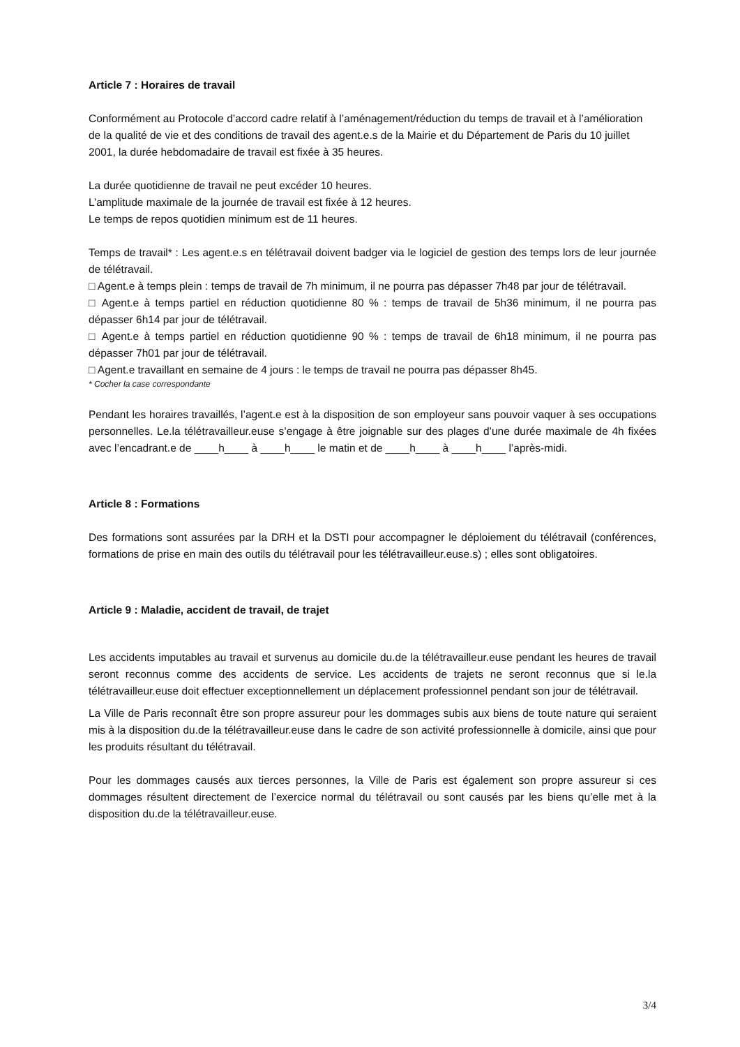Article 7 : Horaires de travail
Conformément au Protocole d’accord cadre relatif à l’aménagement/réduction du temps de travail et à l’amélioration de la qualité de vie et des conditions de travail des agent.e.s de la Mairie et du Département de Paris du 10 juillet 2001, la durée hebdomadaire de travail est fixée à 35 heures.
La durée quotidienne de travail ne peut excéder 10 heures.
L’amplitude maximale de la journée de travail est fixée à 12 heures.
Le temps de repos quotidien minimum est de 11 heures.
Temps de travail* : Les agent.e.s en télétravail doivent badger via le logiciel de gestion des temps lors de leur journée de télétravail.
□ Agent.e à temps plein : temps de travail de 7h minimum, il ne pourra pas dépasser 7h48 par jour de télétravail.
□ Agent.e à temps partiel en réduction quotidienne 80 % : temps de travail de 5h36 minimum, il ne pourra pas dépasser 6h14 par jour de télétravail.
□ Agent.e à temps partiel en réduction quotidienne 90 % : temps de travail de 6h18 minimum, il ne pourra pas dépasser 7h01 par jour de télétravail.
□ Agent.e travaillant en semaine de 4 jours : le temps de travail ne pourra pas dépasser 8h45.
* Cocher la case correspondante
Pendant les horaires travaillés, l’agent.e est à la disposition de son employeur sans pouvoir vaquer à ses occupations personnelles. Le.la télétravailleur.euse s’engage à être joignable sur des plages d’une durée maximale de 4h fixées avec l’encadrant.e de ____h____ à ____h____ le matin et de ____h____ à ____h____ l’après-midi.
Article 8 : Formations
Des formations sont assurées par la DRH et la DSTI pour accompagner le déploiement du télétravail (conférences, formations de prise en main des outils du télétravail pour les télétravailleur.euse.s) ; elles sont obligatoires.
Article 9 : Maladie, accident de travail, de trajet
Les accidents imputables au travail et survenus au domicile du.de la télétravailleur.euse pendant les heures de travail seront reconnus comme des accidents de service. Les accidents de trajets ne seront reconnus que si le.la télétravailleur.euse doit effectuer exceptionnellement un déplacement professionnel pendant son jour de télétravail.
La Ville de Paris reconnaît être son propre assureur pour les dommages subis aux biens de toute nature qui seraient mis à la disposition du.de la télétravailleur.euse dans le cadre de son activité professionnelle à domicile, ainsi que pour les produits résultant du télétravail.
Pour les dommages causés aux tierces personnes, la Ville de Paris est également son propre assureur si ces dommages résultent directement de l’exercice normal du télétravail ou sont causés par les biens qu’elle met à la disposition du.de la télétravailleur.euse.
3/4